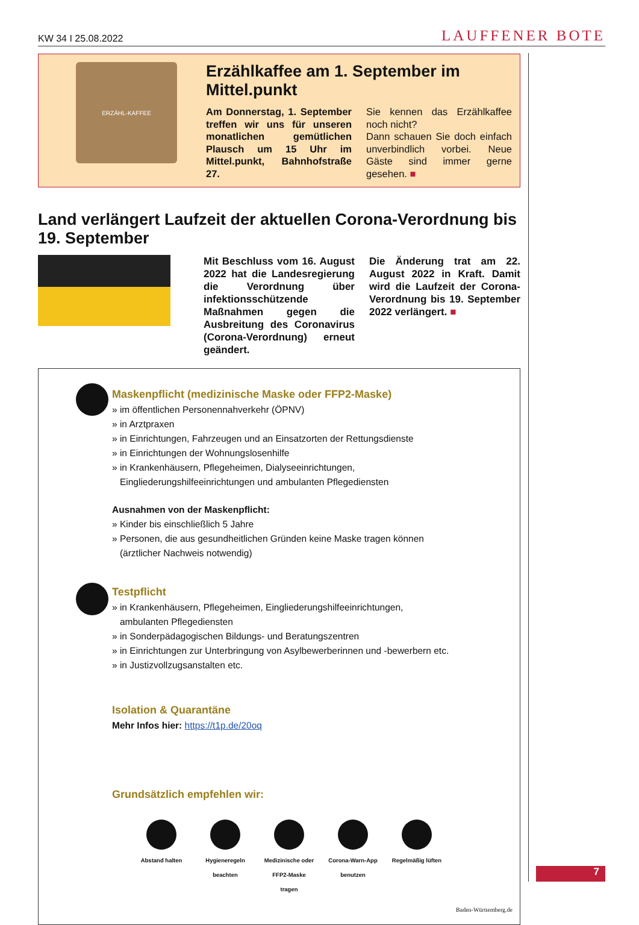KW 34 I 25.08.2022 LAUFFENER BOTE
ERZÄHL-KAFFEE
Erzählkaffee am 1. September im Mittel.punkt
Am Donnerstag, 1. September treffen wir uns für unseren monatlichen gemütlichen Plausch um 15 Uhr im Mittel.punkt, Bahnhofstraße 27.
Sie kennen das Erzählkaffee noch nicht?
Dann schauen Sie doch einfach unverbindlich vorbei. Neue Gäste sind immer gerne gesehen. ■
Land verlängert Laufzeit der aktuellen Corona-Verordnung bis 19. September
Mit Beschluss vom 16. August 2022 hat die Landesregierung die Verordnung über infektionsschützende Maßnahmen gegen die Ausbreitung des Coronavirus (Corona-Verordnung) erneut geändert.
Die Änderung trat am 22. August 2022 in Kraft. Damit wird die Laufzeit der Corona-Verordnung bis 19. September 2022 verlängert. ■
Maskenpflicht (medizinische Maske oder FFP2-Maske)
» im öffentlichen Personennahverkehr (ÖPNV)
» in Arztpraxen
» in Einrichtungen, Fahrzeugen und an Einsatzorten der Rettungsdienste
» in Einrichtungen der Wohnungslosenhilfe
» in Krankenhäusern, Pflegeheimen, Dialyseeinrichtungen,
Eingliederungshilfeeinrichtungen und ambulanten Pflegediensten
Ausnahmen von der Maskenpflicht:
» Kinder bis einschließlich 5 Jahre
» Personen, die aus gesundheitlichen Gründen keine Maske tragen können
(ärztlicher Nachweis notwendig)
Testpflicht
» in Krankenhäusern, Pflegeheimen, Eingliederungshilfeeinrichtungen,
ambulanten Pflegediensten
» in Sonderpädagogischen Bildungs- und Beratungszentren
» in Einrichtungen zur Unterbringung von Asylbewerberinnen und -bewerbern etc.
» in Justizvollzugsanstalten etc.
Isolation & Quarantäne
Mehr Infos hier: https://t1p.de/20oq
Grundsätzlich empfehlen wir:
Abstand halten Hygieneregeln beachten
Medizinische oder FFP2-Maske tragen
Corona-Warn-App benutzen
Regelmäßig lüften
Baden-Württemberg.de
7